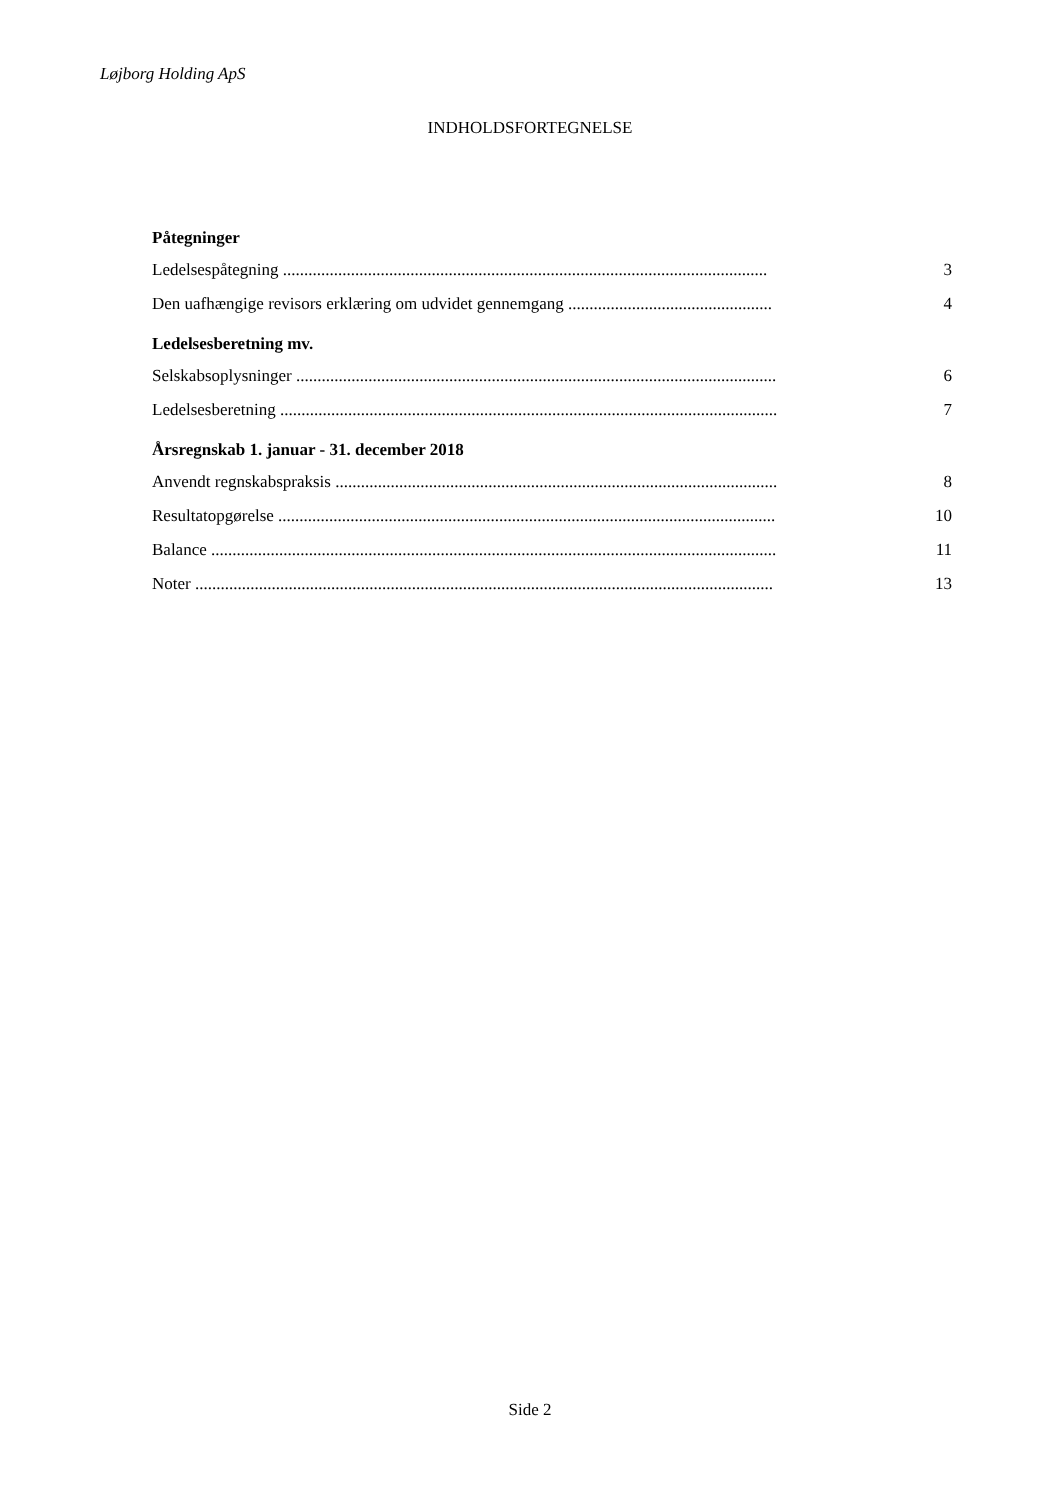Løjborg Holding ApS
INDHOLDSFORTEGNELSE
Påtegninger
Ledelsespåtegning .................................................................................................................. 3
Den uafhængige revisors erklæring om udvidet gennemgang ................................................ 4
Ledelsesberetning mv.
Selskabsoplysninger ................................................................................................................. 6
Ledelsesberetning ..................................................................................................................... 7
Årsregnskab 1. januar - 31. december 2018
Anvendt regnskabspraksis ........................................................................................................ 8
Resultatopgørelse ..................................................................................................................... 10
Balance ..................................................................................................................................... 11
Noter ........................................................................................................................................ 13
Side 2